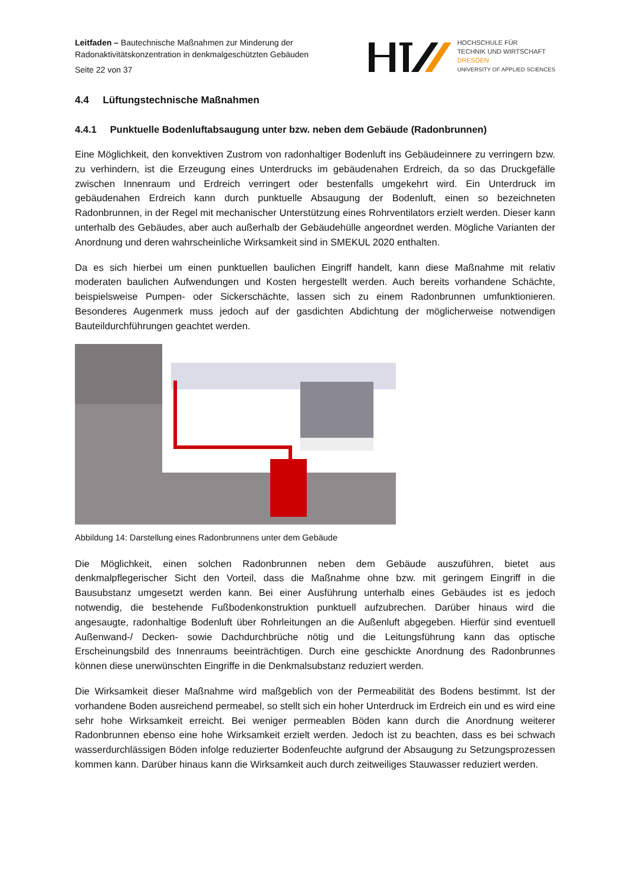Leitfaden – Bautechnische Maßnahmen zur Minderung der
Radonaktivitätskonzentration in denkmalgeschützten Gebäuden
Seite 22 von 37
HOCHSCHULE FÜR
TECHNIK UND WIRTSCHAFT
DRESDEN
UNIVERSITY OF APPLIED SCIENCES
4.4 Lüftungstechnische Maßnahmen
4.4.1 Punktuelle Bodenluftabsaugung unter bzw. neben dem Gebäude (Radonbrunnen)
Eine Möglichkeit, den konvektiven Zustrom von radonhaltiger Bodenluft ins Gebäudeinnere zu verringern bzw. zu verhindern, ist die Erzeugung eines Unterdrucks im gebäudenahen Erdreich, da so das Druckgefälle zwischen Innenraum und Erdreich verringert oder bestenfalls umgekehrt wird. Ein Unterdruck im gebäudenahen Erdreich kann durch punktuelle Absaugung der Bodenluft, einen so bezeichneten Radonbrunnen, in der Regel mit mechanischer Unterstützung eines Rohrventilators erzielt werden. Dieser kann unterhalb des Gebäudes, aber auch außerhalb der Gebäudehülle angeordnet werden. Mögliche Varianten der Anordnung und deren wahrscheinliche Wirksamkeit sind in SMEKUL 2020 enthalten.
Da es sich hierbei um einen punktuellen baulichen Eingriff handelt, kann diese Maßnahme mit relativ moderaten baulichen Aufwendungen und Kosten hergestellt werden. Auch bereits vorhandene Schächte, beispielsweise Pumpen- oder Sickerschächte, lassen sich zu einem Radonbrunnen umfunktionieren. Besonderes Augenmerk muss jedoch auf der gasdichten Abdichtung der möglicherweise notwendigen Bauteildurchführungen geachtet werden.
Abbildung 14: Darstellung eines Radonbrunnens unter dem Gebäude
Die Möglichkeit, einen solchen Radonbrunnen neben dem Gebäude auszuführen, bietet aus denkmalpflegerischer Sicht den Vorteil, dass die Maßnahme ohne bzw. mit geringem Eingriff in die Bausubstanz umgesetzt werden kann. Bei einer Ausführung unterhalb eines Gebäudes ist es jedoch notwendig, die bestehende Fußbodenkonstruktion punktuell aufzubrechen. Darüber hinaus wird die angesaugte, radonhaltige Bodenluft über Rohrleitungen an die Außenluft abgegeben. Hierfür sind eventuell Außenwand-/ Decken- sowie Dachdurchbrüche nötig und die Leitungsführung kann das optische Erscheinungsbild des Innenraums beeinträchtigen. Durch eine geschickte Anordnung des Radonbrunnes können diese unerwünschten Eingriffe in die Denkmalsubstanz reduziert werden.
Die Wirksamkeit dieser Maßnahme wird maßgeblich von der Permeabilität des Bodens bestimmt. Ist der vorhandene Boden ausreichend permeabel, so stellt sich ein hoher Unterdruck im Erdreich ein und es wird eine sehr hohe Wirksamkeit erreicht. Bei weniger permeablen Böden kann durch die Anordnung weiterer Radonbrunnen ebenso eine hohe Wirksamkeit erzielt werden. Jedoch ist zu beachten, dass es bei schwach wasserdurchlässigen Böden infolge reduzierter Bodenfeuchte aufgrund der Absaugung zu Setzungsprozessen kommen kann. Darüber hinaus kann die Wirksamkeit auch durch zeitweiliges Stauwasser reduziert werden.